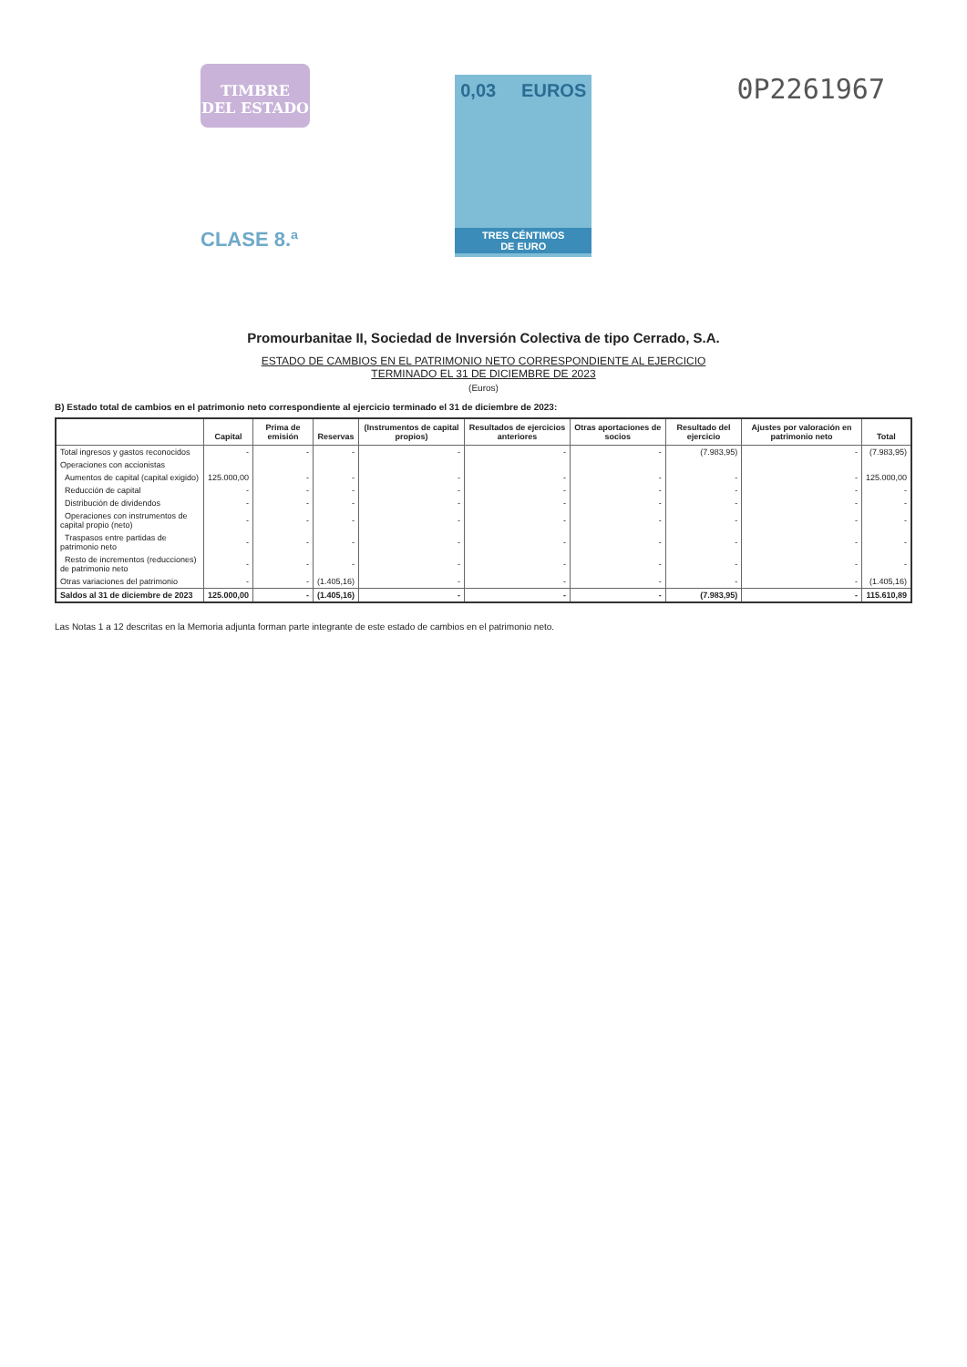TIMBRE
DEL ESTADO
CLASE 8.ª
0,03 EUROS
TRES CÉNTIMOS
DE EURO
0P2261967
Promourbanitae II, Sociedad de Inversión Colectiva de tipo Cerrado, S.A.
ESTADO DE CAMBIOS EN EL PATRIMONIO NETO CORRESPONDIENTE AL EJERCICIO
TERMINADO EL 31 DE DICIEMBRE DE 2023
(Euros)
B) Estado total de cambios en el patrimonio neto correspondiente al ejercicio terminado el 31 de diciembre de 2023:
| | Capital | Prima de emisión | Reservas | (Instrumentos de capital propios) | Resultados de ejercicios anteriores | Otras aportaciones de socios | Resultado del ejercicio | Ajustes por valoración en patrimonio neto | Total |
| --- | --- | --- | --- | --- | --- | --- | --- | --- | --- |
| Total ingresos y gastos reconocidos | - | - | - | - | - | - | (7.983,95) | - | (7.983,95) |
| Operaciones con accionistas | | | | | | | | | |
| Aumentos de capital (capital exigido) | 125.000,00 | - | - | - | - | - | - | - | 125.000,00 |
| Reducción de capital | - | - | - | - | - | - | - | - | - |
| Distribución de dividendos | - | - | - | - | - | - | - | - | - |
| Operaciones con instrumentos de capital propio (neto) | - | - | - | - | - | - | - | - | - |
| Traspasos entre partidas de patrimonio neto | - | - | - | - | - | - | - | - | - |
| Resto de incrementos (reducciones) de patrimonio neto | - | - | - | - | - | - | - | - | - |
| Otras variaciones del patrimonio | - | - | (1.405,16) | - | - | - | - | - | (1.405,16) |
| Saldos al 31 de diciembre de 2023 | 125.000,00 | - | (1.405,16) | - | - | - | (7.983,95) | - | 115.610,89 |
Las Notas 1 a 12 descritas en la Memoria adjunta forman parte integrante de este estado de cambios en el patrimonio neto.